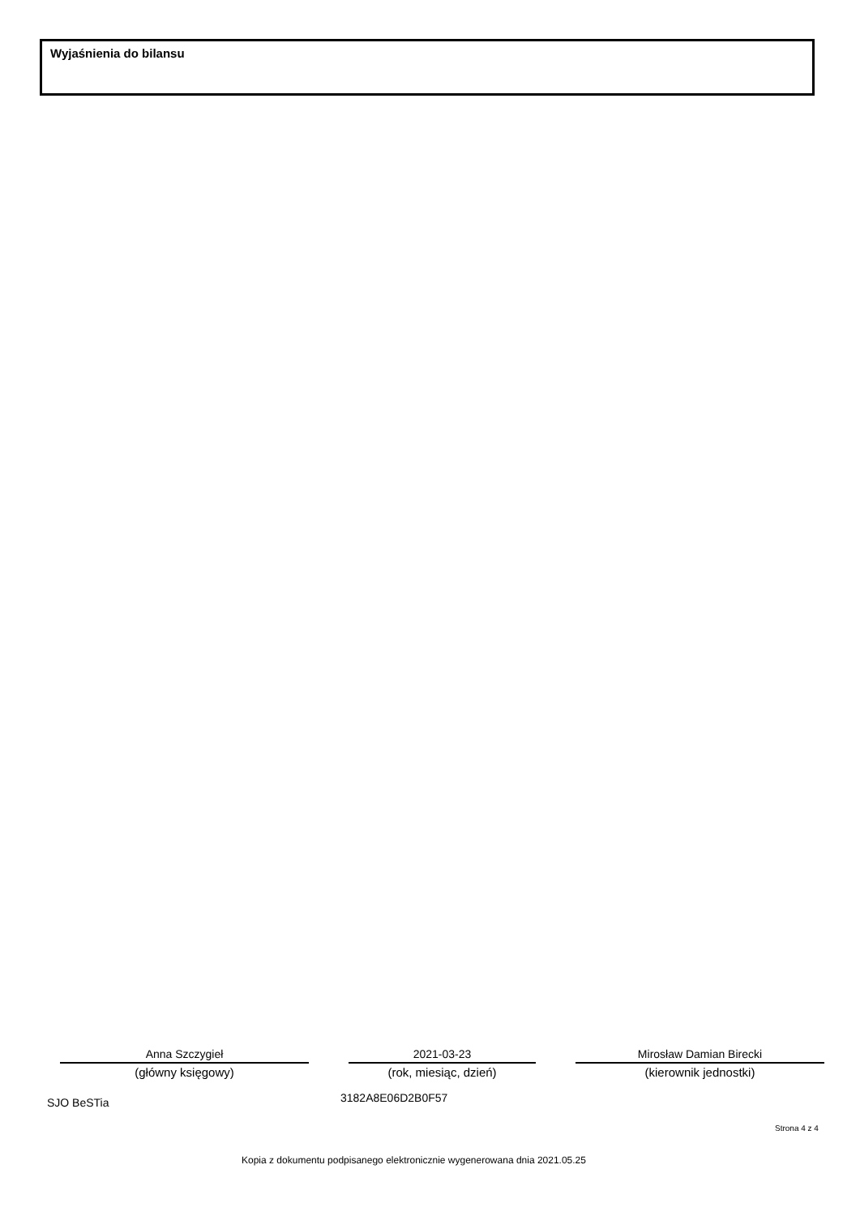Wyjaśnienia do bilansu
Anna Szczygieł
(główny księgowy)
2021-03-23
(rok, miesiąc, dzień)
Mirosław Damian Birecki
(kierownik jednostki)
SJO BeSTia 3182A8E06D2B0F57
Strona 4 z 4
Kopia z dokumentu podpisanego elektronicznie wygenerowana dnia 2021.05.25